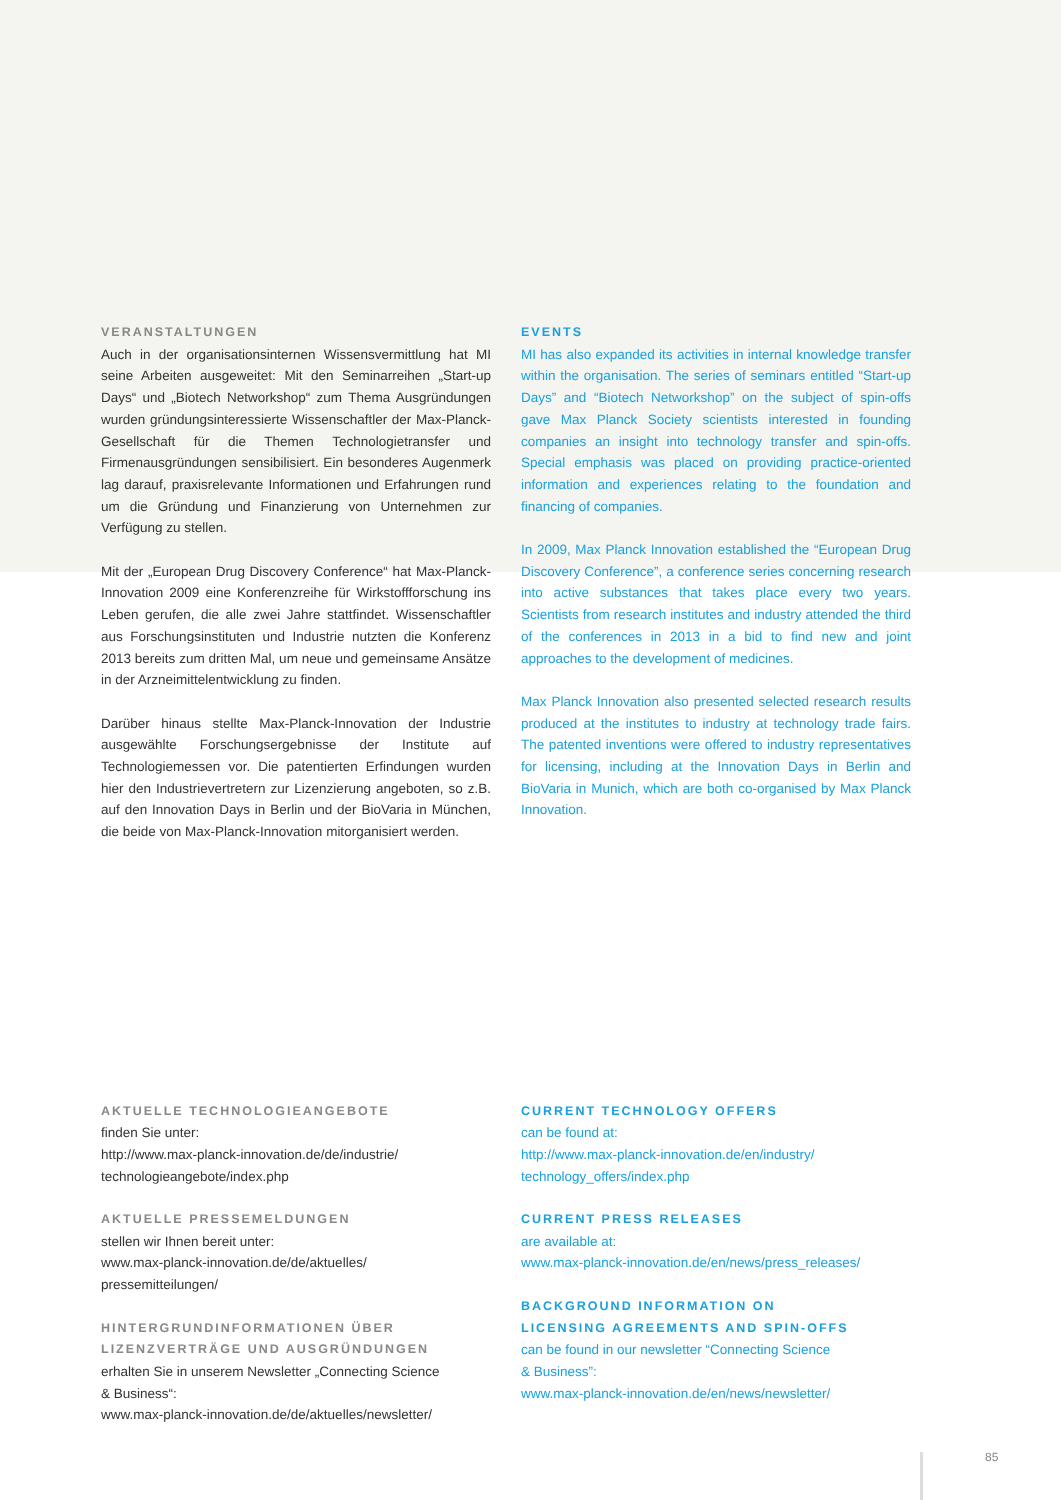VERANSTALTUNGEN
Auch in der organisationsinternen Wissensvermittlung hat MI seine Arbeiten ausgeweitet: Mit den Seminarreihen „Start-up Days“ und „Biotech Networkshop“ zum Thema Ausgründungen wurden gründungsinteressierte Wissenschaftler der Max-Planck-Gesellschaft für die Themen Technologietransfer und Firmenausgründungen sensibilisiert. Ein besonderes Augenmerk lag darauf, praxisrelevante Informationen und Erfahrungen rund um die Gründung und Finanzierung von Unternehmen zur Verfügung zu stellen.
Mit der „European Drug Discovery Conference“ hat Max-Planck-Innovation 2009 eine Konferenzreihe für Wirkstoffforschung ins Leben gerufen, die alle zwei Jahre stattfindet. Wissenschaftler aus Forschungsinstituten und Industrie nutzten die Konferenz 2013 bereits zum dritten Mal, um neue und gemeinsame Ansätze in der Arzneimittelentwicklung zu finden.
Darüber hinaus stellte Max-Planck-Innovation der Industrie ausgewählte Forschungsergebnisse der Institute auf Technologiemessen vor. Die patentierten Erfindungen wurden hier den Industrievertretern zur Lizenzierung angeboten, so z.B. auf den Innovation Days in Berlin und der BioVaria in München, die beide von Max-Planck-Innovation mitorganisiert werden.
EVENTS
MI has also expanded its activities in internal knowledge transfer within the organisation. The series of seminars entitled “Start-up Days” and “Biotech Networkshop” on the subject of spin-offs gave Max Planck Society scientists interested in founding companies an insight into technology transfer and spin-offs. Special emphasis was placed on providing practice-oriented information and experiences relating to the foundation and financing of companies.
In 2009, Max Planck Innovation established the “European Drug Discovery Conference”, a conference series concerning research into active substances that takes place every two years. Scientists from research institutes and industry attended the third of the conferences in 2013 in a bid to find new and joint approaches to the development of medicines.
Max Planck Innovation also presented selected research results produced at the institutes to industry at technology trade fairs. The patented inventions were offered to industry representatives for licensing, including at the Innovation Days in Berlin and BioVaria in Munich, which are both co-organised by Max Planck Innovation.
AKTUELLE TECHNOLOGIEANGEBOTE
finden Sie unter:
http://www.max-planck-innovation.de/de/industrie/
technologieangebote/index.php
AKTUELLE PRESSEMELDUNGEN
stellen wir Ihnen bereit unter:
www.max-planck-innovation.de/de/aktuelles/
pressemitteilungen/
HINTERGRUNDINFORMATIONEN ÜBER
LIZENZVERTRÄGE UND AUSGRÜNDUNGEN
erhalten Sie in unserem Newsletter „Connecting Science
& Business“:
www.max-planck-innovation.de/de/aktuelles/newsletter/
CURRENT TECHNOLOGY OFFERS
can be found at:
http://www.max-planck-innovation.de/en/industry/
technology_offers/index.php
CURRENT PRESS RELEASES
are available at:
www.max-planck-innovation.de/en/news/press_releases/
BACKGROUND INFORMATION ON
LICENSING AGREEMENTS AND SPIN-OFFS
can be found in our newsletter “Connecting Science
& Business”:
www.max-planck-innovation.de/en/news/newsletter/
85